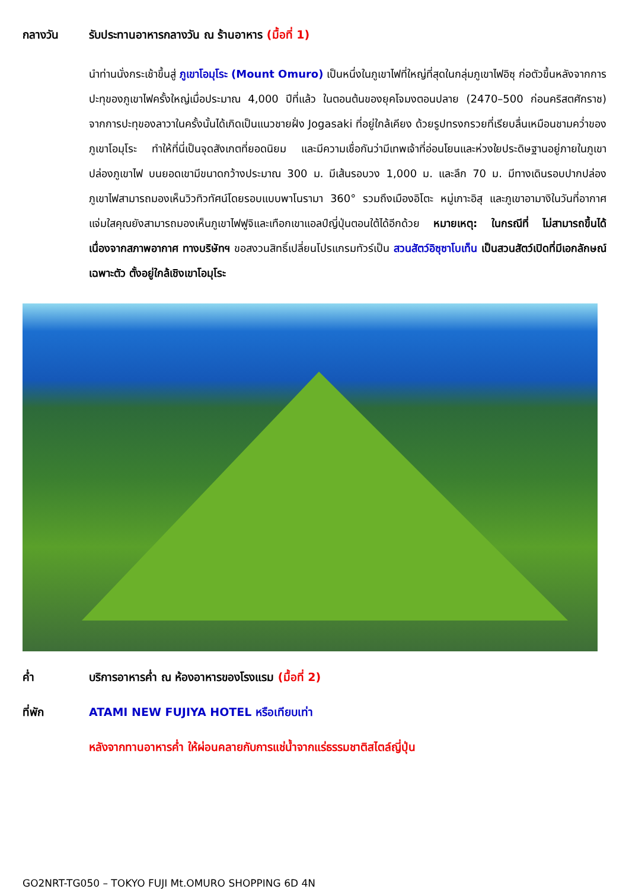กลางวัน รับประทานอาหารกลางวัน ณ ร้านอาหาร (มื้อที่ 1)
นำท่านนั่งกระเช้าขึ้นสู่ ภูเขาโอมุโระ (Mount Omuro) เป็นหนึ่งในภูเขาไฟที่ใหญ่ที่สุดในกลุ่มภูเขาไฟอิซุ ก่อตัวขึ้นหลังจากการปะทุของภูเขาไฟครั้งใหญ่เมื่อประมาณ 4,000 ปีที่แล้ว ในตอนต้นของยุคโจมงตอนปลาย (2470–500 ก่อนคริสตศักราช) จากการปะทุของลาวาในครั้งนั้นได้เกิดเป็นแนวชายฝั่ง Jogasaki ที่อยู่ใกล้เคียง ด้วยรูปทรงกรวยที่เรียบลื่นเหมือนชามคว่ำของภูเขาโอมุโระ ทำให้ที่นี่เป็นจุดสังเกตที่ยอดนิยม และมีความเชื่อกันว่ามีเทพเจ้าที่อ่อนโยนและห่วงใยประดิษฐานอยู่ภายในภูเขาปล่องภูเขาไฟ บนยอดเขามีขนาดกว้างประมาณ 300 ม. มีเส้นรอบวง 1,000 ม. และลึก 70 ม. มีทางเดินรอบปากปล่องภูเขาไฟสามารถมองเห็นวิวทิวทัศน์โดยรอบแบบพาโนรามา 360° รวมถึงเมืองอิโตะ หมู่เกาะอิสุ และภูเขาอามางิในวันที่อากาศแจ่มใสคุณยังสามารถมองเห็นภูเขาไฟฟูจิและเทือกเขาแอลป์ญี่ปุ่นตอนใต้ได้อีกด้วย หมายเหตุ: ในกรณีที่ ไม่สามารถขึ้นได้เนื่องจากสภาพอากาศ ทางบริษัทฯ ขอสงวนสิทธิ์เปลี่ยนโปรแกรมทัวร์เป็น สวนสัตว์อิซุซาโบเท็น เป็นสวนสัตว์เปิดที่มีเอกลักษณ์เฉพาะตัว ตั้งอยู่ใกล้เชิงเขาโอมุโระ
ค่ำ บริการอาหารค่ำ ณ ห้องอาหารของโรงแรม (มื้อที่ 2)
ที่พัก ATAMI NEW FUJIYA HOTEL หรือเทียบเท่า
หลังจากทานอาหารค่ำ ให้ผ่อนคลายกับการแช่น้ำจากแร่ธรรมชาติสไตล์ญี่ปุ่น
GO2NRT-TG050 – TOKYO FUJI Mt.OMURO SHOPPING 6D 4N